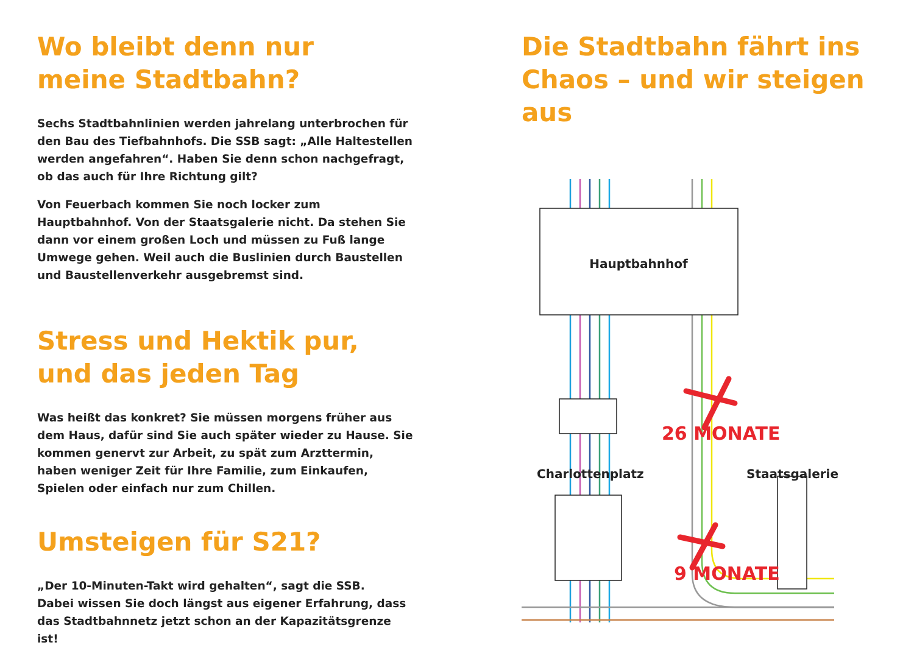Wo bleibt denn nur
meine Stadtbahn?
Sechs Stadtbahnlinien werden jahrelang unterbrochen für den Bau des Tiefbahnhofs. Die SSB sagt: „Alle Haltestellen werden angefahren“. Haben Sie denn schon nachgefragt, ob das auch für Ihre Richtung gilt?
Von Feuerbach kommen Sie noch locker zum Hauptbahnhof. Von der Staatsgalerie nicht. Da stehen Sie dann vor einem großen Loch und müssen zu Fuß lange Umwege gehen. Weil auch die Buslinien durch Baustellen und Baustellen­verkehr ausgebremst sind.
Stress und Hektik pur,
und das jeden Tag
Was heißt das konkret? Sie müssen morgens früher aus dem Haus, dafür sind Sie auch später wieder zu Hause. Sie kommen genervt zur Arbeit, zu spät zum Arzttermin, haben weniger Zeit für Ihre Familie, zum Einkaufen, Spielen oder einfach nur zum Chillen.
Umsteigen für S21?
„Der 10-Minuten-Takt wird gehalten“, sagt die SSB.
Dabei wissen Sie doch längst aus eigener Erfahrung, dass das Stadtbahnnetz jetzt schon an der Kapazitätsgrenze ist!
Die Stadtbahn fährt ins
Chaos – und wir steigen aus
Hauptbahnhof
26 MONATE
9 MONATE
Charlottenplatz Staatsgalerie